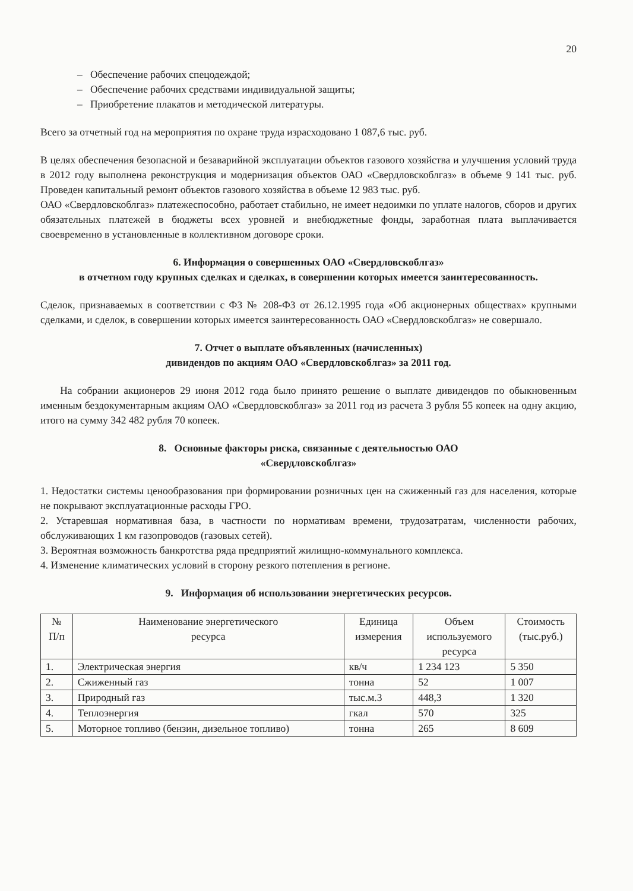20
– Обеспечение рабочих спецодеждой;
– Обеспечение рабочих средствами индивидуальной защиты;
– Приобретение плакатов и методической литературы.
Всего за отчетный год на мероприятия по охране труда израсходовано 1 087,6 тыс. руб.
В целях обеспечения безопасной и безаварийной эксплуатации объектов газового хозяйства и улучшения условий труда в 2012 году выполнена реконструкция и модернизация объектов ОАО «Свердловскоблгаз» в объеме 9 141 тыс. руб. Проведен капитальный ремонт объектов газового хозяйства в объеме 12 983 тыс. руб.
ОАО «Свердловскоблгаз» платежеспособно, работает стабильно, не имеет недоимки по уплате налогов, сборов и других обязательных платежей в бюджеты всех уровней и внебюджетные фонды, заработная плата выплачивается своевременно в установленные в коллективном договоре сроки.
6. Информация о совершенных ОАО «Свердловскоблгаз»
в отчетном году крупных сделках и сделках, в совершении которых имеется заинтересованность.
Сделок, признаваемых в соответствии с ФЗ № 208-ФЗ от 26.12.1995 года «Об акционерных обществах» крупными сделками, и сделок, в совершении которых имеется заинтересованность ОАО «Свердловскоблгаз» не совершало.
7. Отчет о выплате объявленных (начисленных)
дивидендов по акциям ОАО «Свердловскоблгаз» за 2011 год.
На собрании акционеров 29 июня 2012 года было принято решение о выплате дивидендов по обыкновенным именным бездокументарным акциям ОАО «Свердловскоблгаз» за 2011 год из расчета 3 рубля 55 копеек на одну акцию, итого на сумму 342 482 рубля 70 копеек.
8. Основные факторы риска, связанные с деятельностью ОАО
«Свердловскоблгаз»
1. Недостатки системы ценообразования при формировании розничных цен на сжиженный газ для населения, которые не покрывают эксплуатационные расходы ГРО.
2. Устаревшая нормативная база, в частности по нормативам времени, трудозатратам, численности рабочих, обслуживающих 1 км газопроводов (газовых сетей).
3. Вероятная возможность банкротства ряда предприятий жилищно-коммунального комплекса.
4. Изменение климатических условий в сторону резкого потепления в регионе.
9. Информация об использовании энергетических ресурсов.
| № П/п | Наименование энергетического ресурса | Единица измерения | Объем используемого ресурса | Стоимость (тыс.руб.) |
| --- | --- | --- | --- | --- |
| 1. | Электрическая энергия | кв/ч | 1 234 123 | 5 350 |
| 2. | Сжиженный газ | тонна | 52 | 1 007 |
| 3. | Природный газ | тыс.м.3 | 448,3 | 1 320 |
| 4. | Теплоэнергия | гкал | 570 | 325 |
| 5. | Моторное топливо (бензин, дизельное топливо) | тонна | 265 | 8 609 |